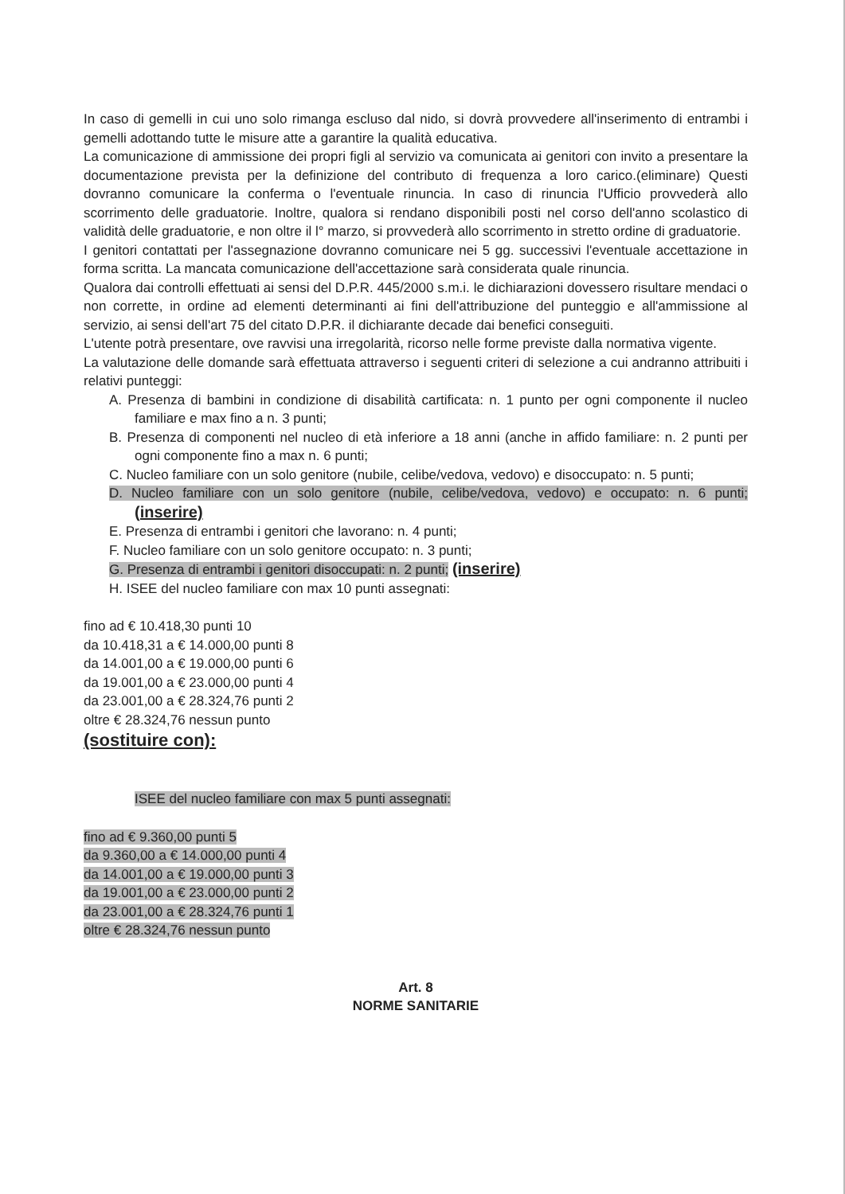In caso di gemelli in cui uno solo rimanga escluso dal nido, si dovrà provvedere all'inserimento di entrambi i gemelli adottando tutte le misure atte a garantire la qualità educativa.
La comunicazione di ammissione dei propri figli al servizio va comunicata ai genitori con invito a presentare la documentazione prevista per la definizione del contributo di frequenza a loro carico.(eliminare) Questi dovranno comunicare la conferma o l'eventuale rinuncia. In caso di rinuncia l'Ufficio provvederà allo scorrimento delle graduatorie. Inoltre, qualora si rendano disponibili posti nel corso dell'anno scolastico di validità delle graduatorie, e non oltre il l° marzo, si provvederà allo scorrimento in stretto ordine di graduatorie.
I genitori contattati per l'assegnazione dovranno comunicare nei 5 gg. successivi l'eventuale accettazione in forma scritta. La mancata comunicazione dell'accettazione sarà considerata quale rinuncia.
Qualora dai controlli effettuati ai sensi del D.P.R. 445/2000 s.m.i. le dichiarazioni dovessero risultare mendaci o non corrette, in ordine ad elementi determinanti ai fini dell'attribuzione del punteggio e all'ammissione al servizio, ai sensi dell'art 75 del citato D.P.R. il dichiarante decade dai benefici conseguiti.
L'utente potrà presentare, ove ravvisi una irregolarità, ricorso nelle forme previste dalla normativa vigente.
La valutazione delle domande sarà effettuata attraverso i seguenti criteri di selezione a cui andranno attribuiti i relativi punteggi:
A. Presenza di bambini in condizione di disabilità cartificata: n. 1 punto per ogni componente il nucleo familiare e max fino a n. 3 punti;
B. Presenza di componenti nel nucleo di età inferiore a 18 anni (anche in affido familiare: n. 2 punti per ogni componente fino a max n. 6 punti;
C. Nucleo familiare con un solo genitore (nubile, celibe/vedova, vedovo) e disoccupato: n. 5 punti;
D. Nucleo familiare con un solo genitore (nubile, celibe/vedova, vedovo) e occupato: n. 6 punti; (inserire)
E. Presenza di entrambi i genitori che lavorano: n. 4 punti;
F. Nucleo familiare con un solo genitore occupato: n. 3 punti;
G. Presenza di entrambi i genitori disoccupati: n. 2 punti; (inserire)
H. ISEE del nucleo familiare con max 10 punti assegnati:
fino ad € 10.418,30 punti 10
da 10.418,31 a € 14.000,00 punti 8
da 14.001,00 a € 19.000,00 punti 6
da 19.001,00 a € 23.000,00 punti 4
da 23.001,00 a € 28.324,76 punti 2
oltre € 28.324,76 nessun punto
(sostituire con):
ISEE del nucleo familiare con max 5 punti assegnati:
fino ad € 9.360,00 punti 5
da 9.360,00 a € 14.000,00 punti 4
da 14.001,00 a € 19.000,00 punti 3
da 19.001,00 a € 23.000,00 punti 2
da 23.001,00 a € 28.324,76 punti 1
oltre € 28.324,76 nessun punto
Art. 8
NORME SANITARIE